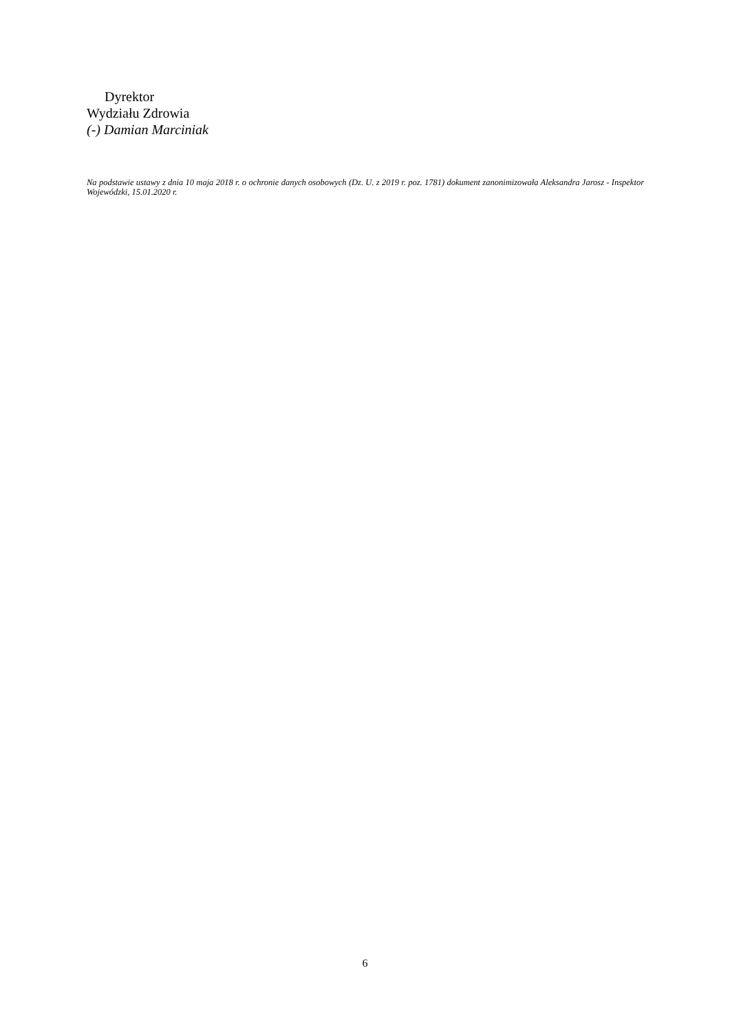Dyrektor
Wydziału Zdrowia
(-) Damian Marciniak
Na podstawie ustawy z dnia 10 maja 2018 r. o ochronie danych osobowych (Dz. U. z 2019 r. poz. 1781) dokument zanonimizowała Aleksandra Jarosz - Inspektor Wojewódzki, 15.01.2020 r.
6